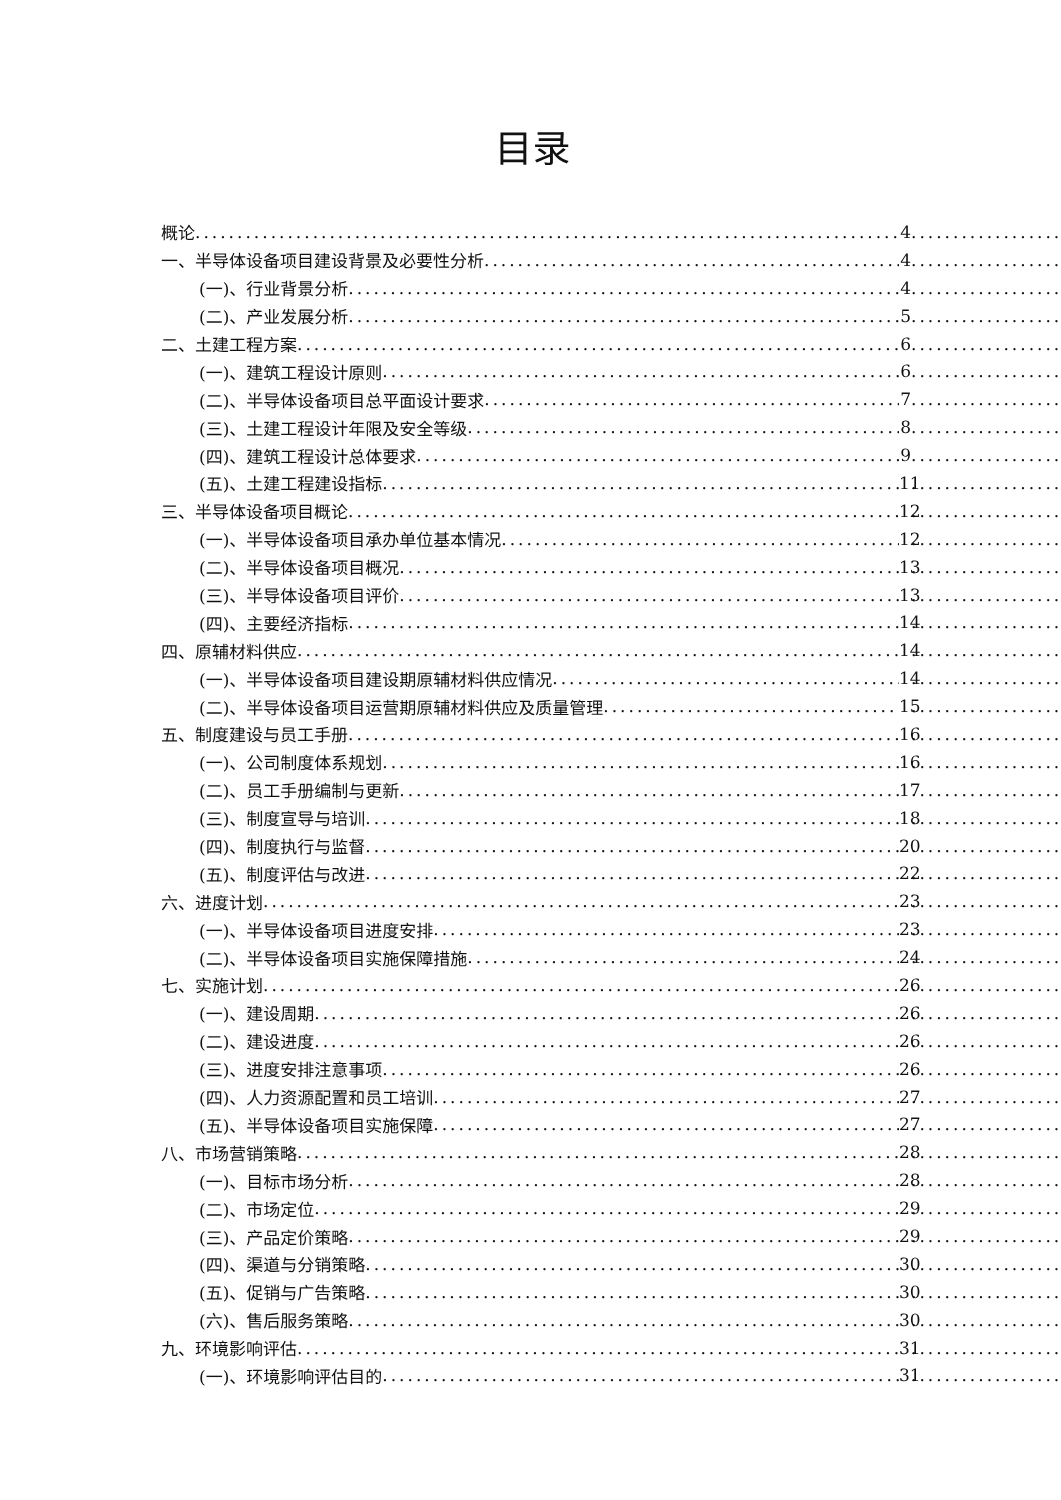目录
概论 4
一、半导体设备项目建设背景及必要性分析 4
(一)、行业背景分析 4
(二)、产业发展分析 5
二、土建工程方案 6
(一)、建筑工程设计原则 6
(二)、半导体设备项目总平面设计要求 7
(三)、土建工程设计年限及安全等级 8
(四)、建筑工程设计总体要求 9
(五)、土建工程建设指标 11
三、半导体设备项目概论 12
(一)、半导体设备项目承办单位基本情况 12
(二)、半导体设备项目概况 13
(三)、半导体设备项目评价 13
(四)、主要经济指标 14
四、原辅材料供应 14
(一)、半导体设备项目建设期原辅材料供应情况 14
(二)、半导体设备项目运营期原辅材料供应及质量管理 15
五、制度建设与员工手册 16
(一)、公司制度体系规划 16
(二)、员工手册编制与更新 17
(三)、制度宣导与培训 18
(四)、制度执行与监督 20
(五)、制度评估与改进 22
六、进度计划 23
(一)、半导体设备项目进度安排 23
(二)、半导体设备项目实施保障措施 24
七、实施计划 26
(一)、建设周期 26
(二)、建设进度 26
(三)、进度安排注意事项 26
(四)、人力资源配置和员工培训 27
(五)、半导体设备项目实施保障 27
八、市场营销策略 28
(一)、目标市场分析 28
(二)、市场定位 29
(三)、产品定价策略 29
(四)、渠道与分销策略 30
(五)、促销与广告策略 30
(六)、售后服务策略 30
九、环境影响评估 31
(一)、环境影响评估目的 31